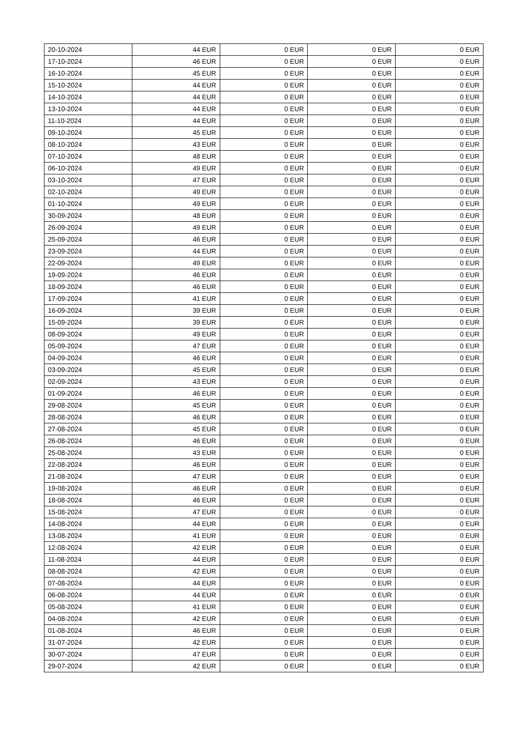| 20-10-2024 | 44 EUR | 0 EUR | 0 EUR | 0 EUR |
| 17-10-2024 | 46 EUR | 0 EUR | 0 EUR | 0 EUR |
| 16-10-2024 | 45 EUR | 0 EUR | 0 EUR | 0 EUR |
| 15-10-2024 | 44 EUR | 0 EUR | 0 EUR | 0 EUR |
| 14-10-2024 | 44 EUR | 0 EUR | 0 EUR | 0 EUR |
| 13-10-2024 | 44 EUR | 0 EUR | 0 EUR | 0 EUR |
| 11-10-2024 | 44 EUR | 0 EUR | 0 EUR | 0 EUR |
| 09-10-2024 | 45 EUR | 0 EUR | 0 EUR | 0 EUR |
| 08-10-2024 | 43 EUR | 0 EUR | 0 EUR | 0 EUR |
| 07-10-2024 | 48 EUR | 0 EUR | 0 EUR | 0 EUR |
| 06-10-2024 | 49 EUR | 0 EUR | 0 EUR | 0 EUR |
| 03-10-2024 | 47 EUR | 0 EUR | 0 EUR | 0 EUR |
| 02-10-2024 | 49 EUR | 0 EUR | 0 EUR | 0 EUR |
| 01-10-2024 | 49 EUR | 0 EUR | 0 EUR | 0 EUR |
| 30-09-2024 | 48 EUR | 0 EUR | 0 EUR | 0 EUR |
| 26-09-2024 | 49 EUR | 0 EUR | 0 EUR | 0 EUR |
| 25-09-2024 | 46 EUR | 0 EUR | 0 EUR | 0 EUR |
| 23-09-2024 | 44 EUR | 0 EUR | 0 EUR | 0 EUR |
| 22-09-2024 | 49 EUR | 0 EUR | 0 EUR | 0 EUR |
| 19-09-2024 | 46 EUR | 0 EUR | 0 EUR | 0 EUR |
| 18-09-2024 | 46 EUR | 0 EUR | 0 EUR | 0 EUR |
| 17-09-2024 | 41 EUR | 0 EUR | 0 EUR | 0 EUR |
| 16-09-2024 | 39 EUR | 0 EUR | 0 EUR | 0 EUR |
| 15-09-2024 | 39 EUR | 0 EUR | 0 EUR | 0 EUR |
| 08-09-2024 | 49 EUR | 0 EUR | 0 EUR | 0 EUR |
| 05-09-2024 | 47 EUR | 0 EUR | 0 EUR | 0 EUR |
| 04-09-2024 | 46 EUR | 0 EUR | 0 EUR | 0 EUR |
| 03-09-2024 | 45 EUR | 0 EUR | 0 EUR | 0 EUR |
| 02-09-2024 | 43 EUR | 0 EUR | 0 EUR | 0 EUR |
| 01-09-2024 | 46 EUR | 0 EUR | 0 EUR | 0 EUR |
| 29-08-2024 | 45 EUR | 0 EUR | 0 EUR | 0 EUR |
| 28-08-2024 | 46 EUR | 0 EUR | 0 EUR | 0 EUR |
| 27-08-2024 | 45 EUR | 0 EUR | 0 EUR | 0 EUR |
| 26-08-2024 | 46 EUR | 0 EUR | 0 EUR | 0 EUR |
| 25-08-2024 | 43 EUR | 0 EUR | 0 EUR | 0 EUR |
| 22-08-2024 | 46 EUR | 0 EUR | 0 EUR | 0 EUR |
| 21-08-2024 | 47 EUR | 0 EUR | 0 EUR | 0 EUR |
| 19-08-2024 | 46 EUR | 0 EUR | 0 EUR | 0 EUR |
| 18-08-2024 | 46 EUR | 0 EUR | 0 EUR | 0 EUR |
| 15-08-2024 | 47 EUR | 0 EUR | 0 EUR | 0 EUR |
| 14-08-2024 | 44 EUR | 0 EUR | 0 EUR | 0 EUR |
| 13-08-2024 | 41 EUR | 0 EUR | 0 EUR | 0 EUR |
| 12-08-2024 | 42 EUR | 0 EUR | 0 EUR | 0 EUR |
| 11-08-2024 | 44 EUR | 0 EUR | 0 EUR | 0 EUR |
| 08-08-2024 | 42 EUR | 0 EUR | 0 EUR | 0 EUR |
| 07-08-2024 | 44 EUR | 0 EUR | 0 EUR | 0 EUR |
| 06-08-2024 | 44 EUR | 0 EUR | 0 EUR | 0 EUR |
| 05-08-2024 | 41 EUR | 0 EUR | 0 EUR | 0 EUR |
| 04-08-2024 | 42 EUR | 0 EUR | 0 EUR | 0 EUR |
| 01-08-2024 | 46 EUR | 0 EUR | 0 EUR | 0 EUR |
| 31-07-2024 | 42 EUR | 0 EUR | 0 EUR | 0 EUR |
| 30-07-2024 | 47 EUR | 0 EUR | 0 EUR | 0 EUR |
| 29-07-2024 | 42 EUR | 0 EUR | 0 EUR | 0 EUR |